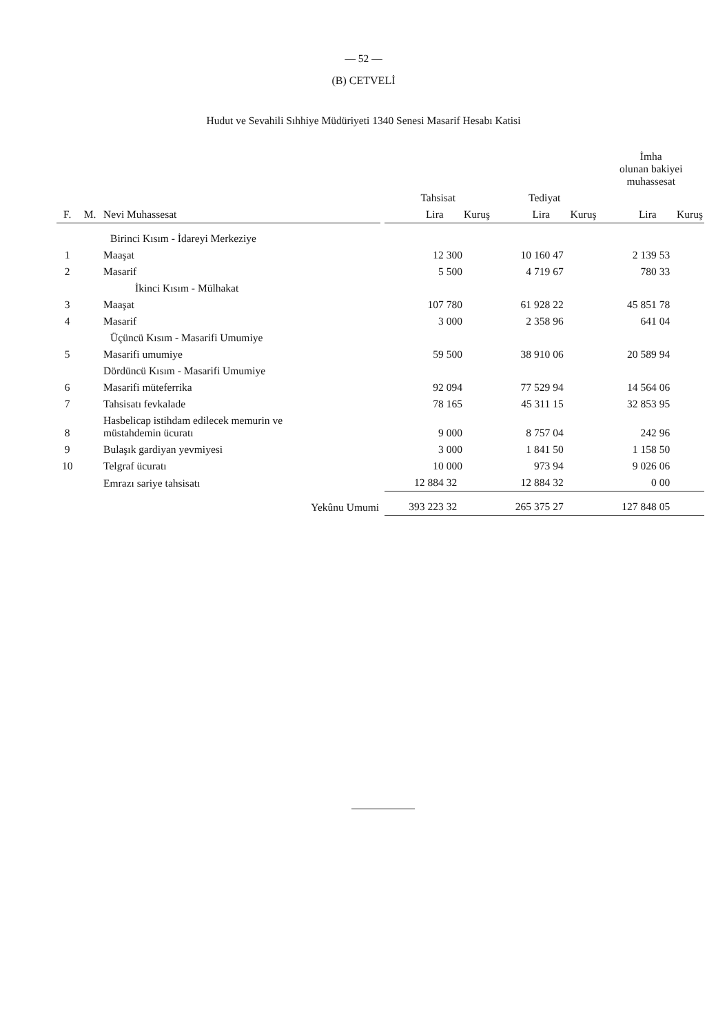— 52 —
(B) CETVELİ
Hudut ve Sevahili Sıhhiye Müdüriyeti 1340 Senesi Masarif Hesabı Katisi
| | | | | | | | | İmha olunan bakiyei muhassesat | |
| --- | --- | --- | --- | --- | --- | --- | --- | --- | --- |
| | | | | Tahsisat | | Tediyat | | | |
| F. | M. | Nevi Muhassesat | | Lira | Kuruş | Lira | Kuruş | Lira | Kuruş |
| | | Birinci Kısım - İdareyi Merkeziye | | | | | | | |
| 1 | | Maaşat | | 12 | 300 | 10 160 | 47 | 2 139 | 53 |
| 2 | | Masarif | | 5 | 500 | 4 719 | 67 | 780 | 33 |
| | | İkinci Kısım - Mülhakat | | | | | | | |
| 3 | | Maaşat | | 107 | 780 | 61 928 | 22 | 45 851 | 78 |
| 4 | | Masarif | | 3 | 000 | 2 358 | 96 | 641 | 04 |
| | | Üçüncü Kısım - Masarifi Umumiye | | | | | | | |
| 5 | | Masarifi umumiye | | 59 | 500 | 38 910 | 06 | 20 589 | 94 |
| | | Dördüncü Kısım - Masarifi Umumiye | | | | | | | |
| 6 | | Masarifi müteferrika | | 92 | 094 | 77 529 | 94 | 14 564 | 06 |
| 7 | | Tahsisatı fevkalade | | 78 | 165 | 45 311 | 15 | 32 853 | 95 |
| 8 | | Hasbelicap istihdam edilecek memurin ve müstahdemin ücuratı | | 9 | 000 | 8 757 | 04 | 242 | 96 |
| 9 | | Bulaşık gardiyan yevmiyesi | | 3 | 000 | 1 841 | 50 | 1 158 | 50 |
| 10 | | Telgraf ücuratı | | 10 | 000 | 973 | 94 | 9 026 | 06 |
| | | Emrazı sariye tahsisatı | | 12 884 | 32 | 12 884 | 32 | 0 | 00 |
| | | Yekûnu Umumi | | 393 223 | 32 | 265 375 | 27 | 127 848 | 05 |